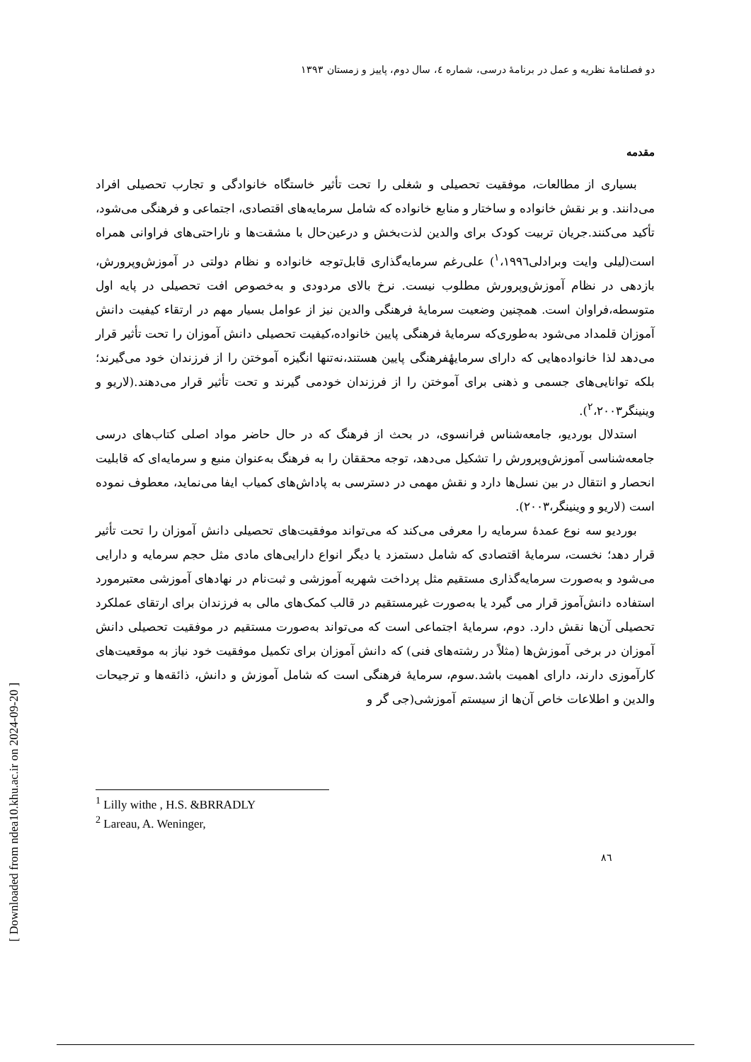دو فصلنامهٔ نظریه و عمل در برنامهٔ درسی، شماره ٤، سال دوم، پاییز و زمستان ۱۳۹۳
مقدمه
بسیاری از مطالعات، موفقیت تحصیلی و شغلی را تحت تأثیر خاستگاه خانوادگی و تجارب تحصیلی افراد می‌دانند. و بر نقش خانواده و ساختار و منابع خانواده که شامل سرمایه‌های اقتصادی، اجتماعی و فرهنگی می‌شود، تأکید می‌کنند.جریان تربیت کودک برای والدین لذت‌بخش و درعین‌حال با مشقت‌ها و ناراحتی‌های فراوانی همراه است(لیلی وایت وبرادلی<sup>۱</sup>،۱۹۹٦) علی‌رغم سرمایه‌گذاری قابل‌توجه خانواده و نظام دولتی در آموزش‌وپرورش، بازدهی در نظام آموزش‌وپرورش مطلوب نیست. نرخ بالای مردودی و به‌خصوص افت تحصیلی در پایه اول متوسطه،فراوان است. همچنین وضعیت سرمایهٔ فرهنگی والدین نیز از عوامل بسیار مهم در ارتقاء کیفیت دانش آموزان قلمداد می‌شود به‌طوری‌که سرمایهٔ فرهنگی پایین خانواده،کیفیت تحصیلی دانش آموزان را تحت تأثیر قرار می‌دهد لذا خانواده‌هایی که دارای سرمایهٔفرهنگی پایین هستند،نه‌تنها انگیزه آموختن را از فرزندان خود می‌گیرند؛ بلکه توانایی‌های جسمی و ذهنی برای آموختن را از فرزندان خودمی گیرند و تحت تأثیر قرار می‌دهند.(لاریو و وینینگر<sup>۲</sup>،۲۰۰۳).
استدلال بوردیو، جامعه‌شناس فرانسوی، در بحث از فرهنگ که در حال حاضر مواد اصلی کتاب‌های درسی جامعه‌شناسی آموزش‌وپرورش را تشکیل می‌دهد، توجه محققان را به فرهنگ به‌عنوان منبع و سرمایه‌ای که قابلیت انحصار و انتقال در بین نسل‌ها دارد و نقش مهمی در دسترسی به پاداش‌های کمیاب ایفا می‌نماید، معطوف نموده است (لاریو و وینینگر،۲۰۰۳).
بوردیو سه نوع عمدهٔ سرمایه را معرفی می‌کند که می‌تواند موفقیت‌های تحصیلی دانش آموزان را تحت تأثیر قرار دهد؛ نخست، سرمایهٔ اقتصادی که شامل دستمزد یا دیگر انواع دارایی‌های مادی مثل حجم سرمایه و دارایی می‌شود و به‌صورت سرمایه‌گذاری مستقیم مثل پرداخت شهریه آموزشی و ثبت‌نام در نهادهای آموزشی معتبرمورد استفاده دانش‌آموز قرار می گیرد یا به‌صورت غیرمستقیم در قالب کمک‌های مالی به فرزندان برای ارتقای عملکرد تحصیلی آن‌ها نقش دارد. دوم، سرمایهٔ اجتماعی است که می‌تواند به‌صورت مستقیم در موفقیت تحصیلی دانش آموزان در برخی آموزش‌ها (مثلاً در رشته‌های فنی) که دانش آموزان برای تکمیل موفقیت خود نیاز به موقعیت‌های کارآموزی دارند، دارای اهمیت باشد.سوم، سرمایهٔ فرهنگی است که شامل آموزش و دانش، ذائقه‌ها و ترجیحات والدین و اطلاعات خاص آن‌ها از سیستم آموزشی(جی گر و
<sup>1</sup> Lilly withe , H.S. &BRRADLY
<sup>2</sup> Lareau, A. Weninger,
۸٦
[ Downloaded from ndea10.khu.ac.ir on 2024-09-20 ]